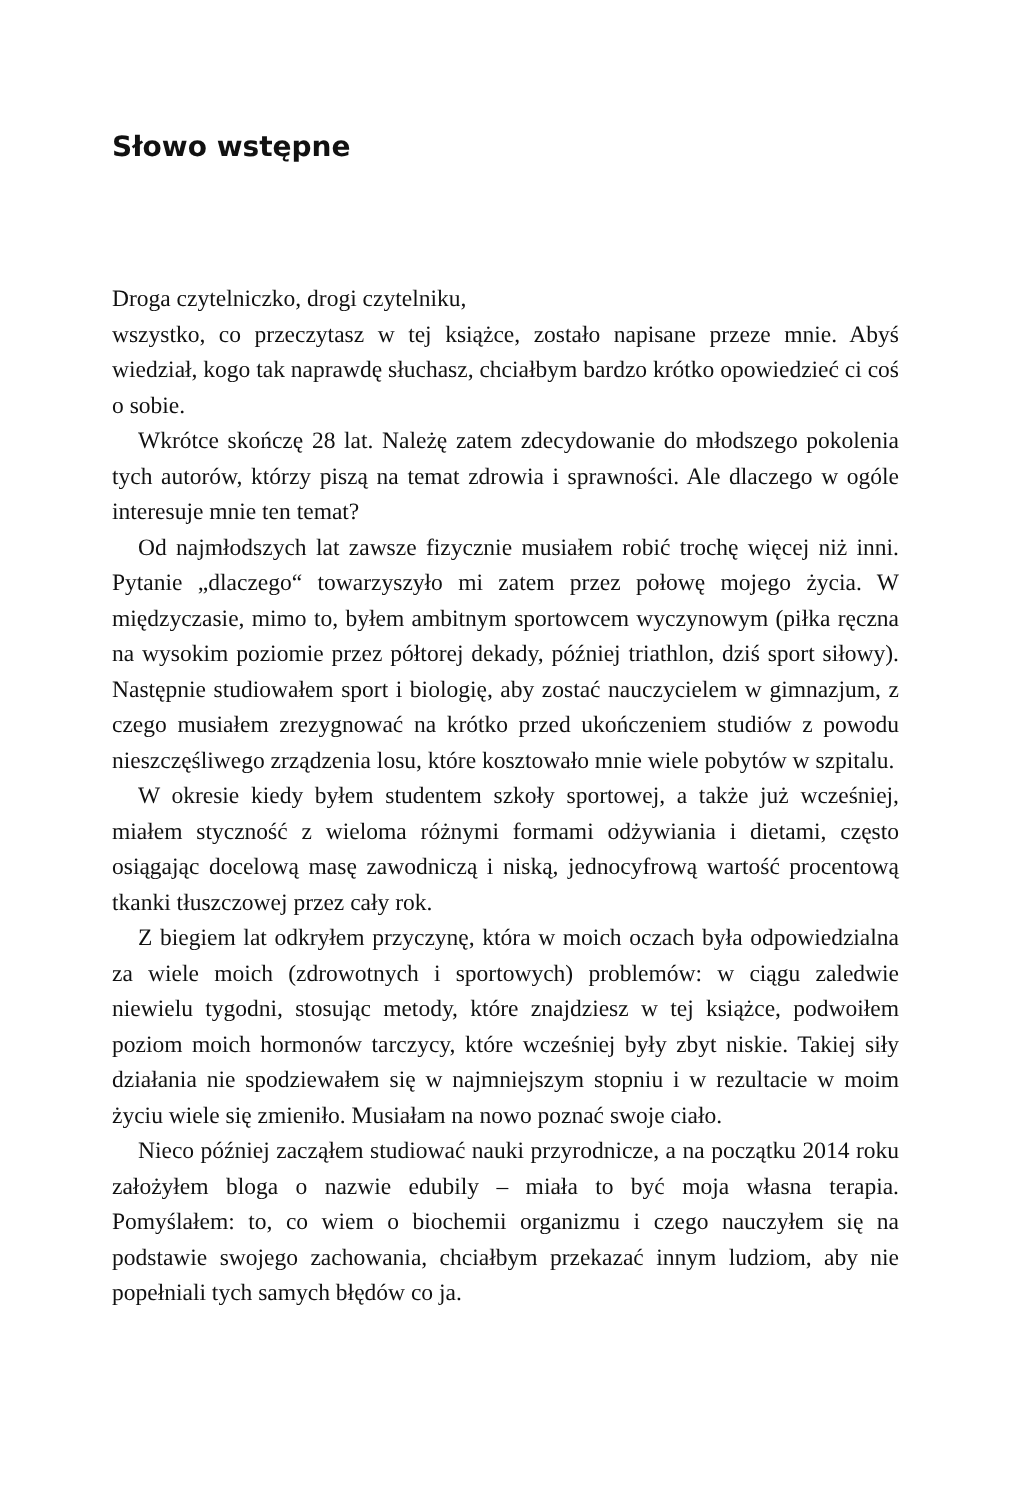Słowo wstępne
Droga czytelniczko, drogi czytelniku,
wszystko, co przeczytasz w tej książce, zostało napisane przeze mnie. Abyś wiedział, kogo tak naprawdę słuchasz, chciałbym bardzo krótko opowiedzieć ci coś o sobie.
Wkrótce skończę 28 lat. Należę zatem zdecydowanie do młodszego pokolenia tych autorów, którzy piszą na temat zdrowia i sprawności. Ale dlaczego w ogóle interesuje mnie ten temat?
Od najmłodszych lat zawsze fizycznie musiałem robić trochę więcej niż inni. Pytanie „dlaczego“ towarzyszyło mi zatem przez połowę mojego życia. W międzyczasie, mimo to, byłem ambitnym sportowcem wyczynowym (piłka ręczna na wysokim poziomie przez półtorej dekady, później triathlon, dziś sport siłowy). Następnie studiowałem sport i biologię, aby zostać nauczycielem w gimnazjum, z czego musiałem zrezygnować na krótko przed ukończeniem studiów z powodu nieszczęśliwego zrządzenia losu, które kosztowało mnie wiele pobytów w szpitalu.
W okresie kiedy byłem studentem szkoły sportowej, a także już wcześniej, miałem styczność z wieloma różnymi formami odżywiania i dietami, często osiągając docelową masę zawodniczą i niską, jednocyfrową wartość procentową tkanki tłuszczowej przez cały rok.
Z biegiem lat odkryłem przyczynę, która w moich oczach była odpowiedzialna za wiele moich (zdrowotnych i sportowych) problemów: w ciągu zaledwie niewielu tygodni, stosując metody, które znajdziesz w tej książce, podwoiłem poziom moich hormonów tarczycy, które wcześniej były zbyt niskie. Takiej siły działania nie spodziewałem się w najmniejszym stopniu i w rezultacie w moim życiu wiele się zmieniło. Musiałam na nowo poznać swoje ciało.
Nieco później zacząłem studiować nauki przyrodnicze, a na początku 2014 roku założyłem bloga o nazwie edubily – miała to być moja własna terapia. Pomyślałem: to, co wiem o biochemii organizmu i czego nauczyłem się na podstawie swojego zachowania, chciałbym przekazać innym ludziom, aby nie popełniali tych samych błędów co ja.